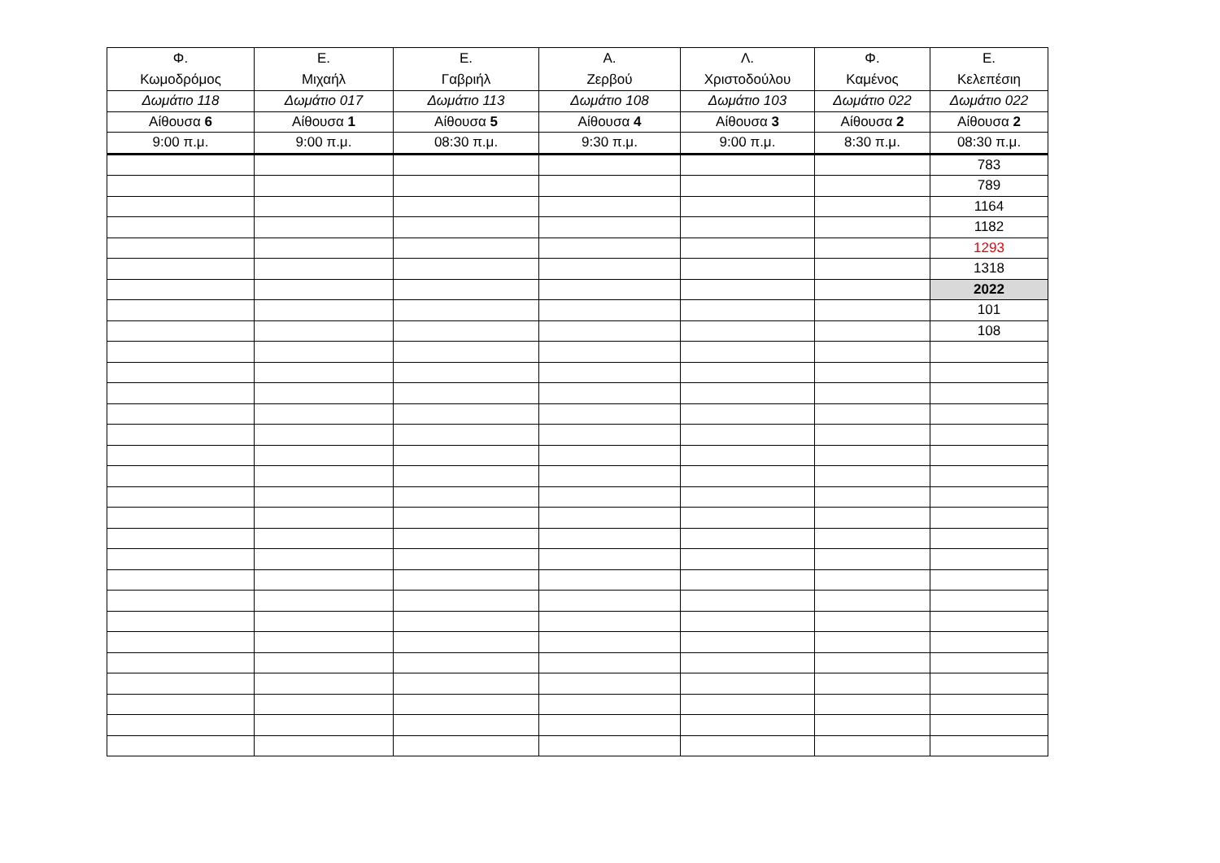| Φ. Κωμοδρόμος | Ε. Μιχαήλ | Ε. Γαβριήλ | Α. Ζερβού | Λ. Χριστοδούλου | Φ. Καμένος | Ε. Κελεπέσιη |
| --- | --- | --- | --- | --- | --- | --- |
| Δωμάτιο 118 | Δωμάτιο 017 | Δωμάτιο 113 | Δωμάτιο 108 | Δωμάτιο 103 | Δωμάτιο 022 | Δωμάτιο 022 |
| Αίθουσα 6 | Αίθουσα 1 | Αίθουσα 5 | Αίθουσα 4 | Αίθουσα 3 | Αίθουσα 2 | Αίθουσα 2 |
| 9:00 π.μ. | 9:00 π.μ. | 08:30 π.μ. | 9:30 π.μ. | 9:00 π.μ. | 8:30 π.μ. | 08:30 π.μ. |
| | | | | | | 783 |
| | | | | | | 789 |
| | | | | | | 1164 |
| | | | | | | 1182 |
| | | | | | | 1293 |
| | | | | | | 1318 |
| | | | | | | 2022 |
| | | | | | | 101 |
| | | | | | | 108 |